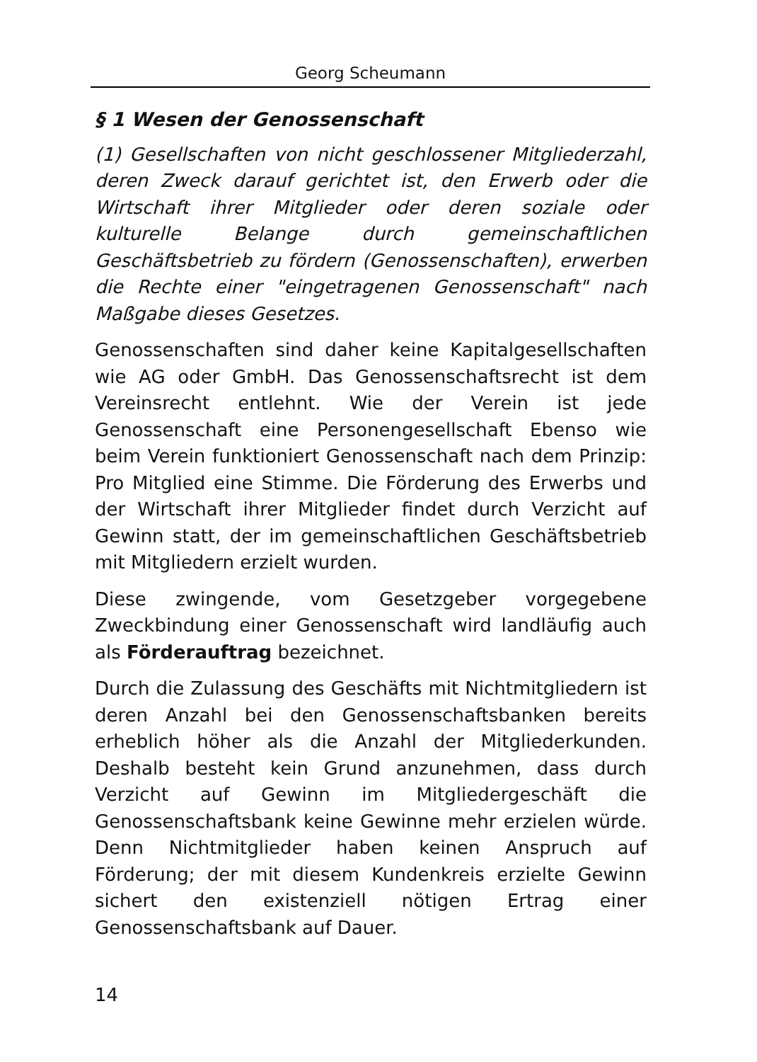Georg Scheumann
§ 1 Wesen der Genossenschaft
(1) Gesellschaften von nicht geschlossener Mitgliederzahl, deren Zweck darauf gerichtet ist, den Erwerb oder die Wirtschaft ihrer Mitglieder oder deren soziale oder kulturelle Belange durch gemeinschaftlichen Geschäftsbetrieb zu fördern (Genossenschaften), erwerben die Rechte einer "eingetragenen Genossenschaft" nach Maßgabe dieses Gesetzes.
Genossenschaften sind daher keine Kapitalgesellschaften wie AG oder GmbH. Das Genossenschaftsrecht ist dem Vereinsrecht entlehnt. Wie der Verein ist jede Genossenschaft eine Personengesellschaft Ebenso wie beim Verein funktioniert Genossenschaft nach dem Prinzip: Pro Mitglied eine Stimme. Die Förderung des Erwerbs und der Wirtschaft ihrer Mitglieder findet durch Verzicht auf Gewinn statt, der im gemeinschaftlichen Geschäftsbetrieb mit Mitgliedern erzielt wurden.
Diese zwingende, vom Gesetzgeber vorgegebene Zweckbindung einer Genossenschaft wird landläufig auch als Förderauftrag bezeichnet.
Durch die Zulassung des Geschäfts mit Nichtmitgliedern ist deren Anzahl bei den Genossenschaftsbanken bereits erheblich höher als die Anzahl der Mitgliederkunden. Deshalb besteht kein Grund anzunehmen, dass durch Verzicht auf Gewinn im Mitgliedergeschäft die Genossenschaftsbank keine Gewinne mehr erzielen würde. Denn Nichtmitglieder haben keinen Anspruch auf Förderung; der mit diesem Kundenkreis erzielte Gewinn sichert den existenziell nötigen Ertrag einer Genossenschaftsbank auf Dauer.
14